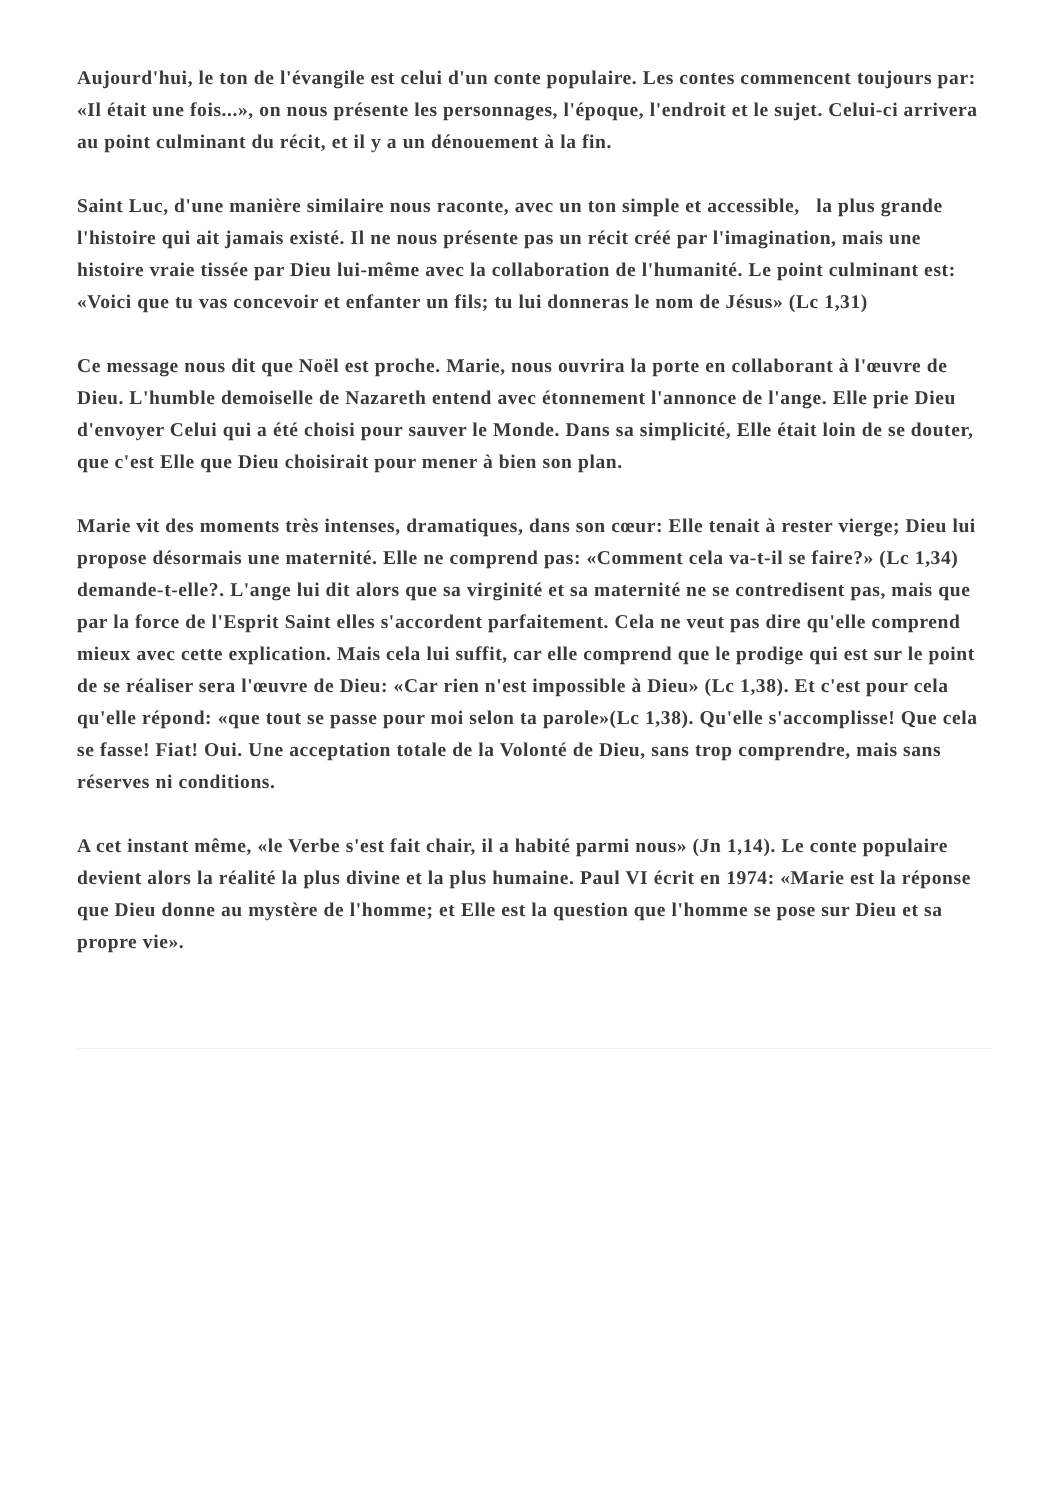Aujourd'hui, le ton de l'évangile est celui d'un conte populaire. Les contes commencent toujours par: «Il était une fois...», on nous présente les personnages, l'époque, l'endroit et le sujet. Celui-ci arrivera au point culminant du récit, et il y a un dénouement à la fin.
Saint Luc, d'une manière similaire nous raconte, avec un ton simple et accessible, la plus grande l'histoire qui ait jamais existé. Il ne nous présente pas un récit créé par l'imagination, mais une histoire vraie tissée par Dieu lui-même avec la collaboration de l'humanité. Le point culminant est: «Voici que tu vas concevoir et enfanter un fils; tu lui donneras le nom de Jésus» (Lc 1,31)
Ce message nous dit que Noël est proche. Marie, nous ouvrira la porte en collaborant à l'œuvre de Dieu. L'humble demoiselle de Nazareth entend avec étonnement l'annonce de l'ange. Elle prie Dieu d'envoyer Celui qui a été choisi pour sauver le Monde. Dans sa simplicité, Elle était loin de se douter, que c'est Elle que Dieu choisirait pour mener à bien son plan.
Marie vit des moments très intenses, dramatiques, dans son cœur: Elle tenait à rester vierge; Dieu lui propose désormais une maternité. Elle ne comprend pas: «Comment cela va-t-il se faire?» (Lc 1,34) demande-t-elle?. L'ange lui dit alors que sa virginité et sa maternité ne se contredisent pas, mais que par la force de l'Esprit Saint elles s'accordent parfaitement. Cela ne veut pas dire qu'elle comprend mieux avec cette explication. Mais cela lui suffit, car elle comprend que le prodige qui est sur le point de se réaliser sera l'œuvre de Dieu: «Car rien n'est impossible à Dieu» (Lc 1,38). Et c'est pour cela qu'elle répond: «que tout se passe pour moi selon ta parole»(Lc 1,38). Qu'elle s'accomplisse! Que cela se fasse! Fiat! Oui. Une acceptation totale de la Volonté de Dieu, sans trop comprendre, mais sans réserves ni conditions.
A cet instant même, «le Verbe s'est fait chair, il a habité parmi nous» (Jn 1,14). Le conte populaire devient alors la réalité la plus divine et la plus humaine. Paul VI écrit en 1974: «Marie est la réponse que Dieu donne au mystère de l'homme; et Elle est la question que l'homme se pose sur Dieu et sa propre vie».